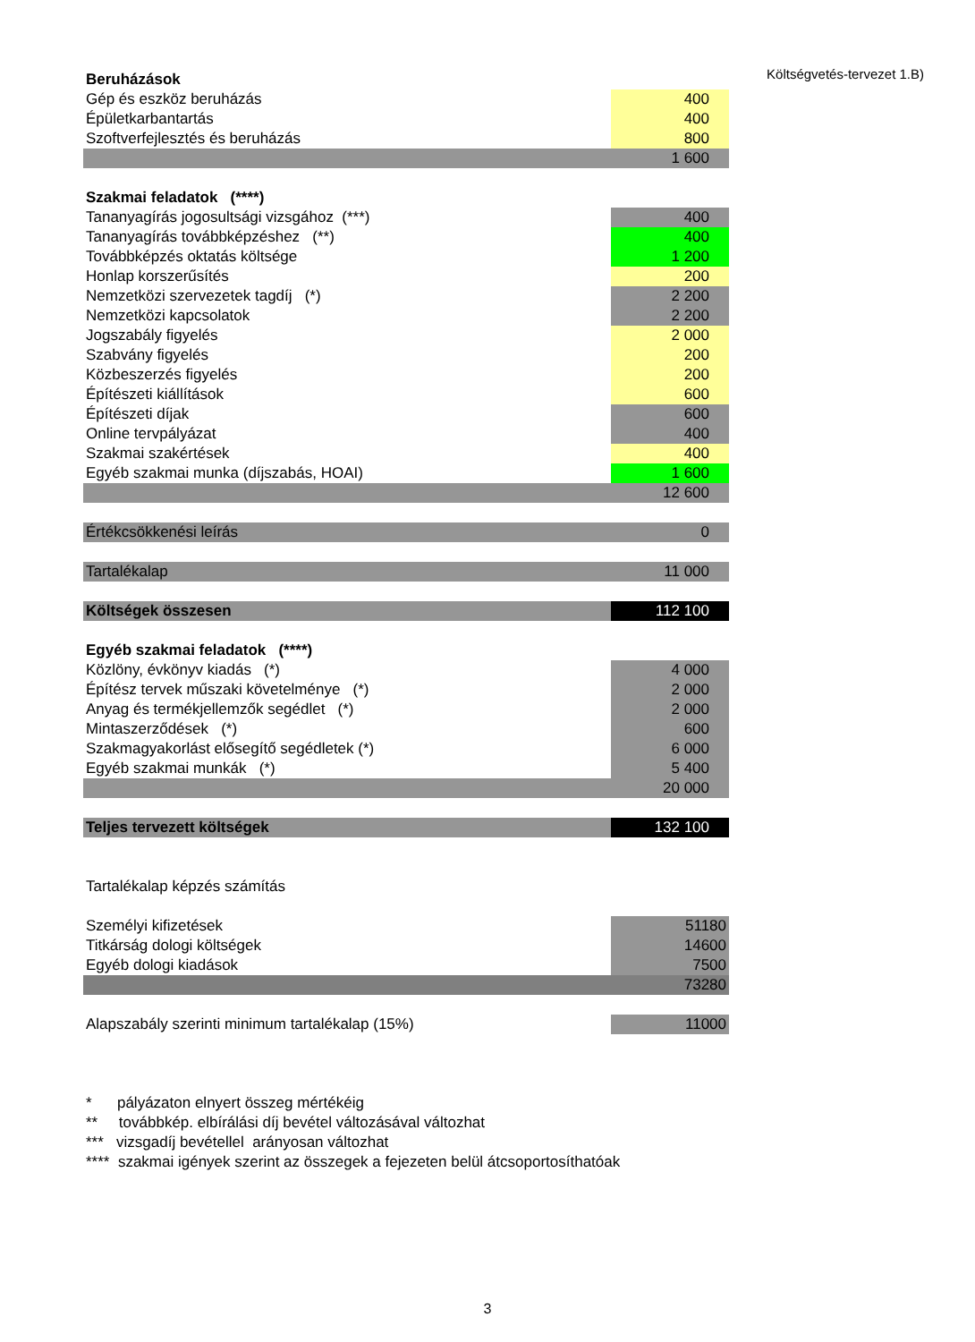Költségvetés-tervezet 1.B)
| Beruházások | |
| Gép és eszköz beruházás | 400 |
| Épületkarbantartás | 400 |
| Szoftverfejlesztés és beruházás | 800 |
| | 1 600 |
| Szakmai feladatok (****) | |
| Tananyagírás jogosultsági vizsgához (***) | 400 |
| Tananyagírás továbbképzéshez (**) | 400 |
| Továbbképzés oktatás költsége | 1 200 |
| Honlap korszerűsítés | 200 |
| Nemzetközi szervezetek tagdíj (*) | 2 200 |
| Nemzetközi kapcsolatok | 2 200 |
| Jogszabály figyelés | 2 000 |
| Szabvány figyelés | 200 |
| Közbeszerzés figyelés | 200 |
| Építészeti kiállítások | 600 |
| Építészeti díjak | 600 |
| Online tervpályázat | 400 |
| Szakmai szakértések | 400 |
| Egyéb szakmai munka (díjszabás, HOAI) | 1 600 |
| | 12 600 |
| Értékcsökkenési leírás | 0 |
| Tartalékalap | 11 000 |
| Költségek összesen | 112 100 |
| Egyéb szakmai feladatok (****) | |
| Közlöny, évkönyv kiadás (*) | 4 000 |
| Építész tervek műszaki követelménye (*) | 2 000 |
| Anyag és termékjellemzők segédlet (*) | 2 000 |
| Mintaszerződések (*) | 600 |
| Szakmagyakorlást elősegítő segédletek (*) | 6 000 |
| Egyéb szakmai munkák (*) | 5 400 |
| | 20 000 |
| Teljes tervezett költségek | 132 100 |
| Tartalékalap képzés számítás | |
| Személyi kifizetések | 51180 |
| Titkárság dologi költségek | 14600 |
| Egyéb dologi kiadások | 7500 |
| | 73280 |
| Alapszabály szerinti minimum tartalékalap (15%) | 11000 |
* pályázaton elnyert összeg mértékéig
** továbbkép. elbírálási díj bevétel változásával változhat
*** vizsgadíj bevétellel arányosan változhat
**** szakmai igények szerint az összegek a fejezeten belül átcsoportosíthatóak
3